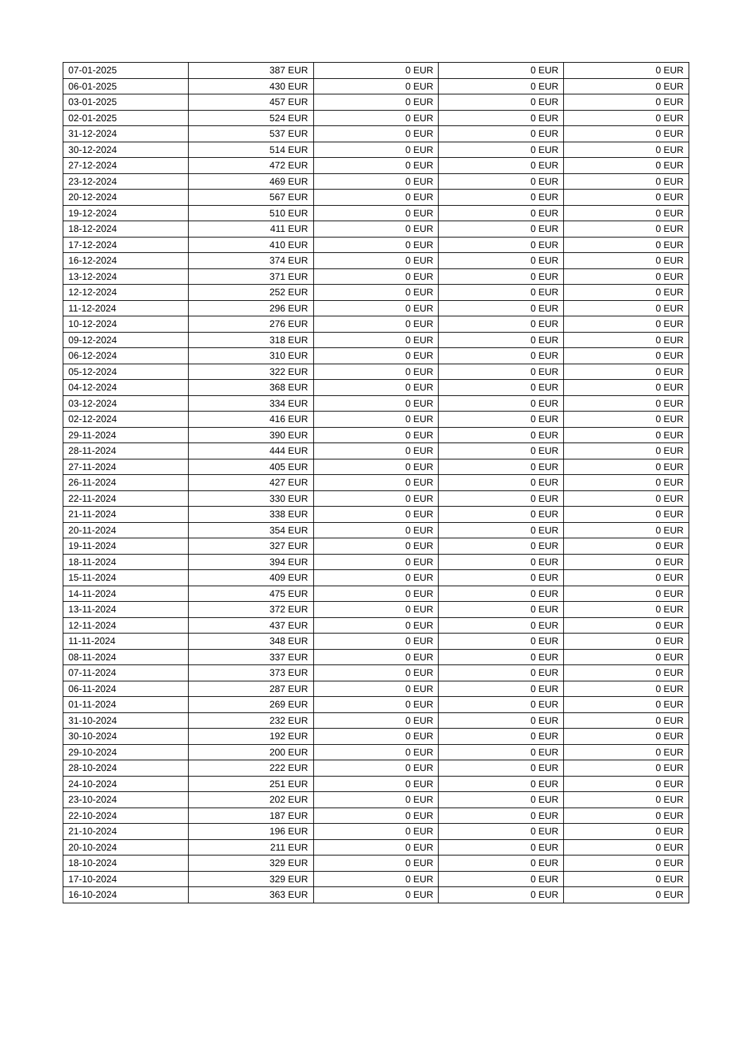| 07-01-2025 | 387 EUR | 0 EUR | 0 EUR | 0 EUR |
| 06-01-2025 | 430 EUR | 0 EUR | 0 EUR | 0 EUR |
| 03-01-2025 | 457 EUR | 0 EUR | 0 EUR | 0 EUR |
| 02-01-2025 | 524 EUR | 0 EUR | 0 EUR | 0 EUR |
| 31-12-2024 | 537 EUR | 0 EUR | 0 EUR | 0 EUR |
| 30-12-2024 | 514 EUR | 0 EUR | 0 EUR | 0 EUR |
| 27-12-2024 | 472 EUR | 0 EUR | 0 EUR | 0 EUR |
| 23-12-2024 | 469 EUR | 0 EUR | 0 EUR | 0 EUR |
| 20-12-2024 | 567 EUR | 0 EUR | 0 EUR | 0 EUR |
| 19-12-2024 | 510 EUR | 0 EUR | 0 EUR | 0 EUR |
| 18-12-2024 | 411 EUR | 0 EUR | 0 EUR | 0 EUR |
| 17-12-2024 | 410 EUR | 0 EUR | 0 EUR | 0 EUR |
| 16-12-2024 | 374 EUR | 0 EUR | 0 EUR | 0 EUR |
| 13-12-2024 | 371 EUR | 0 EUR | 0 EUR | 0 EUR |
| 12-12-2024 | 252 EUR | 0 EUR | 0 EUR | 0 EUR |
| 11-12-2024 | 296 EUR | 0 EUR | 0 EUR | 0 EUR |
| 10-12-2024 | 276 EUR | 0 EUR | 0 EUR | 0 EUR |
| 09-12-2024 | 318 EUR | 0 EUR | 0 EUR | 0 EUR |
| 06-12-2024 | 310 EUR | 0 EUR | 0 EUR | 0 EUR |
| 05-12-2024 | 322 EUR | 0 EUR | 0 EUR | 0 EUR |
| 04-12-2024 | 368 EUR | 0 EUR | 0 EUR | 0 EUR |
| 03-12-2024 | 334 EUR | 0 EUR | 0 EUR | 0 EUR |
| 02-12-2024 | 416 EUR | 0 EUR | 0 EUR | 0 EUR |
| 29-11-2024 | 390 EUR | 0 EUR | 0 EUR | 0 EUR |
| 28-11-2024 | 444 EUR | 0 EUR | 0 EUR | 0 EUR |
| 27-11-2024 | 405 EUR | 0 EUR | 0 EUR | 0 EUR |
| 26-11-2024 | 427 EUR | 0 EUR | 0 EUR | 0 EUR |
| 22-11-2024 | 330 EUR | 0 EUR | 0 EUR | 0 EUR |
| 21-11-2024 | 338 EUR | 0 EUR | 0 EUR | 0 EUR |
| 20-11-2024 | 354 EUR | 0 EUR | 0 EUR | 0 EUR |
| 19-11-2024 | 327 EUR | 0 EUR | 0 EUR | 0 EUR |
| 18-11-2024 | 394 EUR | 0 EUR | 0 EUR | 0 EUR |
| 15-11-2024 | 409 EUR | 0 EUR | 0 EUR | 0 EUR |
| 14-11-2024 | 475 EUR | 0 EUR | 0 EUR | 0 EUR |
| 13-11-2024 | 372 EUR | 0 EUR | 0 EUR | 0 EUR |
| 12-11-2024 | 437 EUR | 0 EUR | 0 EUR | 0 EUR |
| 11-11-2024 | 348 EUR | 0 EUR | 0 EUR | 0 EUR |
| 08-11-2024 | 337 EUR | 0 EUR | 0 EUR | 0 EUR |
| 07-11-2024 | 373 EUR | 0 EUR | 0 EUR | 0 EUR |
| 06-11-2024 | 287 EUR | 0 EUR | 0 EUR | 0 EUR |
| 01-11-2024 | 269 EUR | 0 EUR | 0 EUR | 0 EUR |
| 31-10-2024 | 232 EUR | 0 EUR | 0 EUR | 0 EUR |
| 30-10-2024 | 192 EUR | 0 EUR | 0 EUR | 0 EUR |
| 29-10-2024 | 200 EUR | 0 EUR | 0 EUR | 0 EUR |
| 28-10-2024 | 222 EUR | 0 EUR | 0 EUR | 0 EUR |
| 24-10-2024 | 251 EUR | 0 EUR | 0 EUR | 0 EUR |
| 23-10-2024 | 202 EUR | 0 EUR | 0 EUR | 0 EUR |
| 22-10-2024 | 187 EUR | 0 EUR | 0 EUR | 0 EUR |
| 21-10-2024 | 196 EUR | 0 EUR | 0 EUR | 0 EUR |
| 20-10-2024 | 211 EUR | 0 EUR | 0 EUR | 0 EUR |
| 18-10-2024 | 329 EUR | 0 EUR | 0 EUR | 0 EUR |
| 17-10-2024 | 329 EUR | 0 EUR | 0 EUR | 0 EUR |
| 16-10-2024 | 363 EUR | 0 EUR | 0 EUR | 0 EUR |